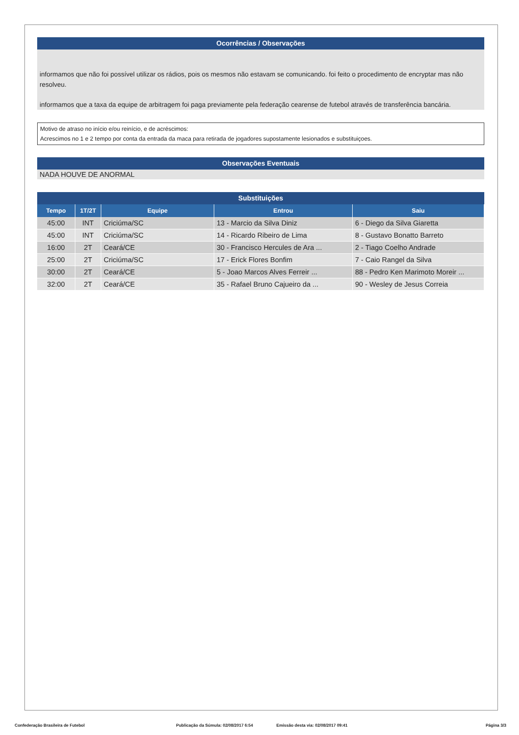Ocorrências / Observações
informamos que não foi possível utilizar os rádios, pois os mesmos não estavam se comunicando. foi feito o procedimento de encryptar mas não resolveu.
informamos que a taxa da equipe de arbitragem foi paga previamente pela federação cearense de futebol através de transferência bancária.
Motivo de atraso no início e/ou reinício, e de acréscimos:
Acrescimos no 1 e 2 tempo por conta da entrada da maca para retirada de jogadores supostamente lesionados e substituiçoes.
Observações Eventuais
NADA HOUVE DE ANORMAL
Substituições
| Tempo | 1T/2T | Equipe | Entrou | Saiu |
| --- | --- | --- | --- | --- |
| 45:00 | INT | Criciúma/SC | 13 - Marcio da Silva Diniz | 6 - Diego da Silva Giaretta |
| 45:00 | INT | Criciúma/SC | 14 - Ricardo Ribeiro de Lima | 8 - Gustavo Bonatto Barreto |
| 16:00 | 2T | Ceará/CE | 30 - Francisco Hercules de Ara ... | 2 - Tiago Coelho Andrade |
| 25:00 | 2T | Criciúma/SC | 17 - Erick Flores Bonfim | 7 - Caio Rangel da Silva |
| 30:00 | 2T | Ceará/CE | 5 - Joao Marcos Alves Ferreir ... | 88 - Pedro Ken Marimoto Moreir ... |
| 32:00 | 2T | Ceará/CE | 35 - Rafael Bruno Cajueiro da ... | 90 - Wesley de Jesus Correia |
Confederação Brasileira de Futebol Publicação da Súmula: 02/08/2017 6:54 Emissão desta via: 02/08/2017 09:41 Página 3/3